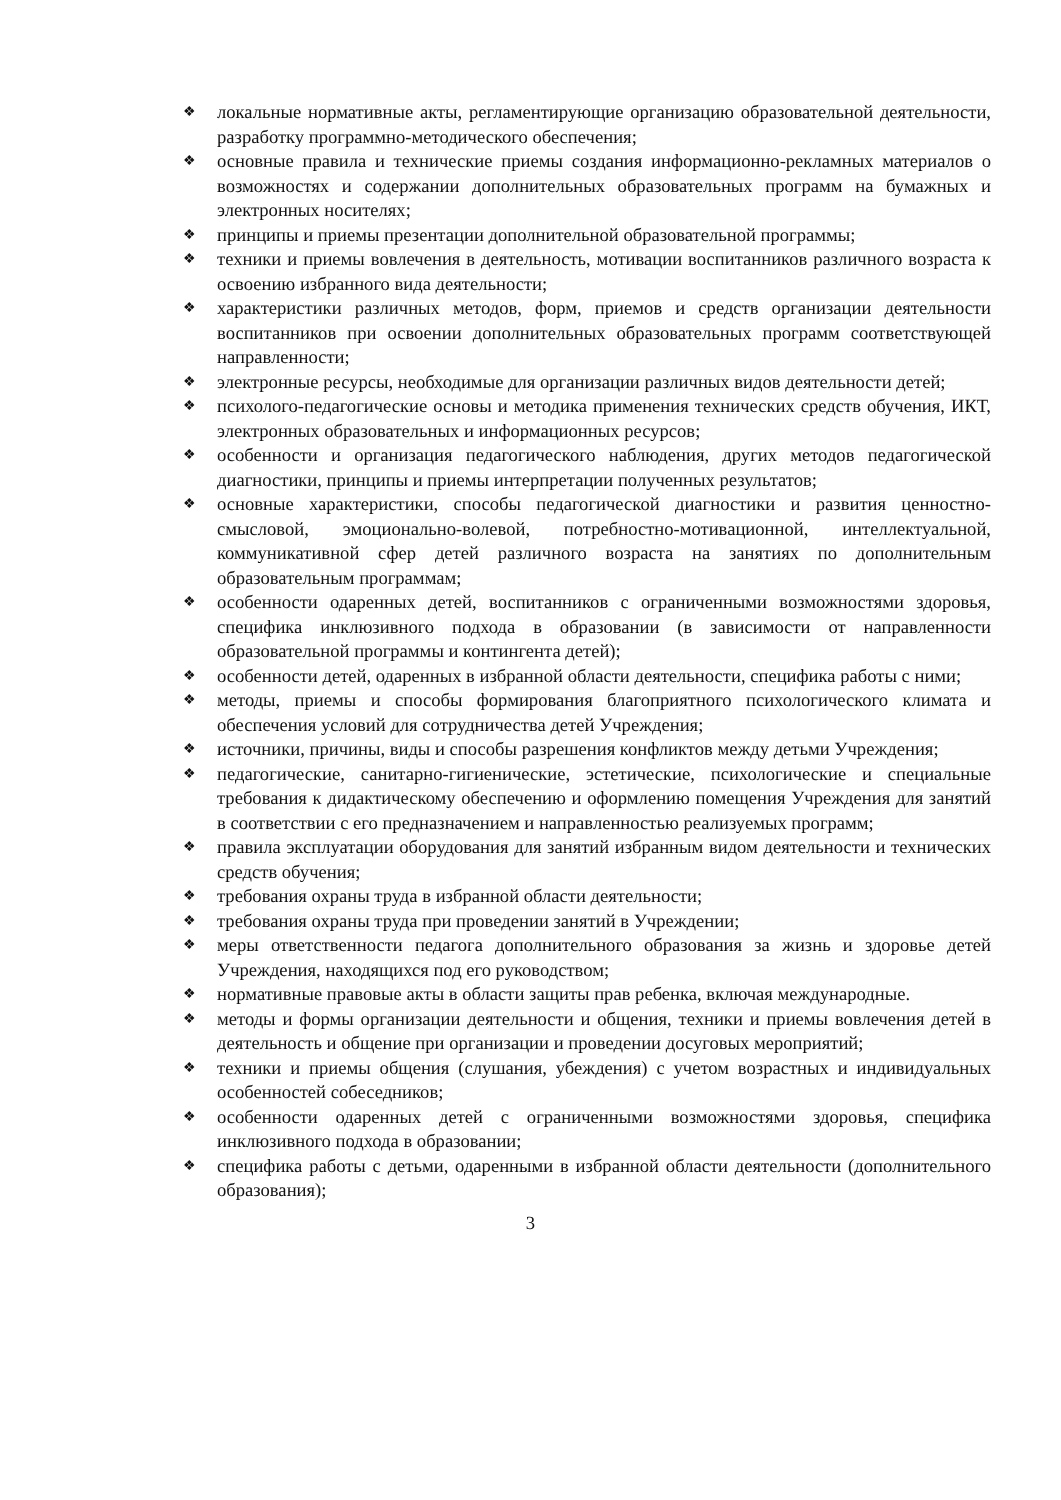❖ локальные нормативные акты, регламентирующие организацию образовательной деятельности, разработку программно-методического обеспечения;
❖ основные правила и технические приемы создания информационно-рекламных материалов о возможностях и содержании дополнительных образовательных программ на бумажных и электронных носителях;
❖ принципы и приемы презентации дополнительной образовательной программы;
❖ техники и приемы вовлечения в деятельность, мотивации воспитанников различного возраста к освоению избранного вида деятельности;
❖ характеристики различных методов, форм, приемов и средств организации деятельности воспитанников при освоении дополнительных образовательных программ соответствующей направленности;
❖ электронные ресурсы, необходимые для организации различных видов деятельности детей;
❖ психолого-педагогические основы и методика применения технических средств обучения, ИКТ, электронных образовательных и информационных ресурсов;
❖ особенности и организация педагогического наблюдения, других методов педагогической диагностики, принципы и приемы интерпретации полученных результатов;
❖ основные характеристики, способы педагогической диагностики и развития ценностно-смысловой, эмоционально-волевой, потребностно-мотивационной, интеллектуальной, коммуникативной сфер детей различного возраста на занятиях по дополнительным образовательным программам;
❖ особенности одаренных детей, воспитанников с ограниченными возможностями здоровья, специфика инклюзивного подхода в образовании (в зависимости от направленности образовательной программы и контингента детей);
❖ особенности детей, одаренных в избранной области деятельности, специфика работы с ними;
❖ методы, приемы и способы формирования благоприятного психологического климата и обеспечения условий для сотрудничества детей Учреждения;
❖ источники, причины, виды и способы разрешения конфликтов между детьми Учреждения;
❖ педагогические, санитарно-гигиенические, эстетические, психологические и специальные требования к дидактическому обеспечению и оформлению помещения Учреждения для занятий в соответствии с его предназначением и направленностью реализуемых программ;
❖ правила эксплуатации оборудования для занятий избранным видом деятельности и технических средств обучения;
❖ требования охраны труда в избранной области деятельности;
❖ требования охраны труда при проведении занятий в Учреждении;
❖ меры ответственности педагога дополнительного образования за жизнь и здоровье детей Учреждения, находящихся под его руководством;
❖ нормативные правовые акты в области защиты прав ребенка, включая международные.
❖ методы и формы организации деятельности и общения, техники и приемы вовлечения детей в деятельность и общение при организации и проведении досуговых мероприятий;
❖ техники и приемы общения (слушания, убеждения) с учетом возрастных и индивидуальных особенностей собеседников;
❖ особенности одаренных детей с ограниченными возможностями здоровья, специфика инклюзивного подхода в образовании;
❖ специфика работы с детьми, одаренными в избранной области деятельности (дополнительного образования);
3